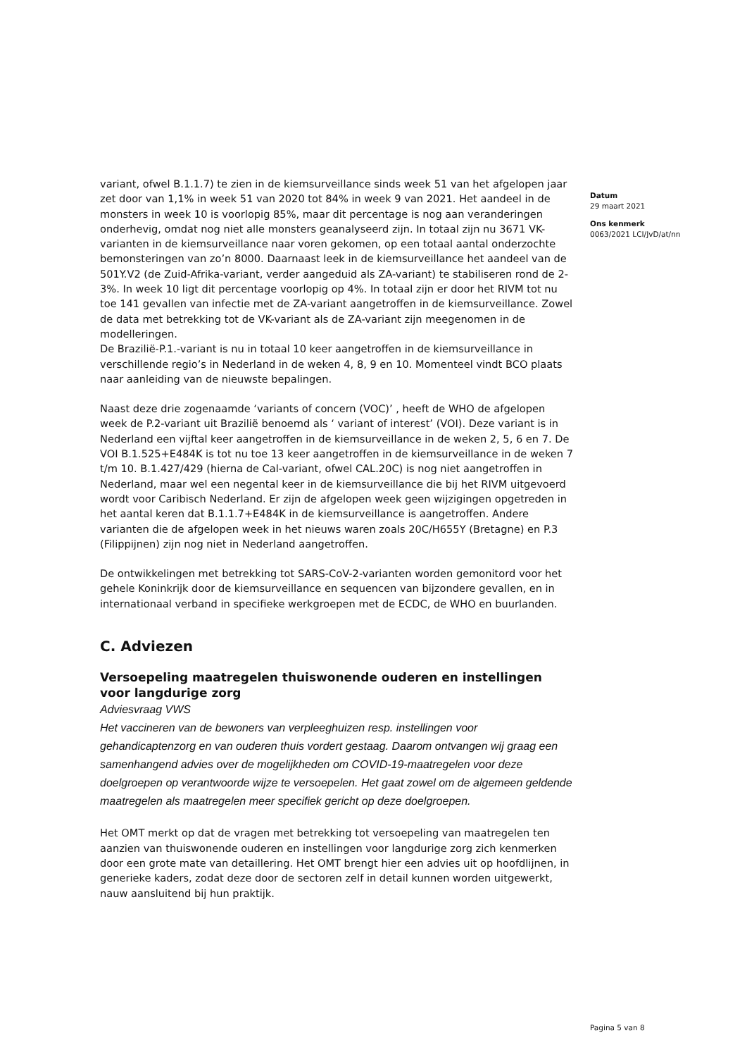variant, ofwel B.1.1.7) te zien in de kiemsurveillance sinds week 51 van het afgelopen jaar zet door van 1,1% in week 51 van 2020 tot 84% in week 9 van 2021. Het aandeel in de monsters in week 10 is voorlopig 85%, maar dit percentage is nog aan veranderingen onderhevig, omdat nog niet alle monsters geanalyseerd zijn. In totaal zijn nu 3671 VK-varianten in de kiemsurveillance naar voren gekomen, op een totaal aantal onderzochte bemonsteringen van zo’n 8000. Daarnaast leek in de kiemsurveillance het aandeel van de 501Y.V2 (de Zuid-Afrika-variant, verder aangeduid als ZA-variant) te stabiliseren rond de 2-3%. In week 10 ligt dit percentage voorlopig op 4%. In totaal zijn er door het RIVM tot nu toe 141 gevallen van infectie met de ZA-variant aangetroffen in de kiemsurveillance. Zowel de data met betrekking tot de VK-variant als de ZA-variant zijn meegenomen in de modelleringen.
De Brazilië-P.1.-variant is nu in totaal 10 keer aangetroffen in de kiemsurveillance in verschillende regio’s in Nederland in de weken 4, 8, 9 en 10. Momenteel vindt BCO plaats naar aanleiding van de nieuwste bepalingen.
Naast deze drie zogenaamde ‘variants of concern (VOC)’ , heeft de WHO de afgelopen week de P.2-variant uit Brazilië benoemd als ‘ variant of interest’ (VOI). Deze variant is in Nederland een vijftal keer aangetroffen in de kiemsurveillance in de weken 2, 5, 6 en 7. De VOI B.1.525+E484K is tot nu toe 13 keer aangetroffen in de kiemsurveillance in de weken 7 t/m 10. B.1.427/429 (hierna de Cal-variant, ofwel CAL.20C) is nog niet aangetroffen in Nederland, maar wel een negental keer in de kiemsurveillance die bij het RIVM uitgevoerd wordt voor Caribisch Nederland. Er zijn de afgelopen week geen wijzigingen opgetreden in het aantal keren dat B.1.1.7+E484K in de kiemsurveillance is aangetroffen. Andere varianten die de afgelopen week in het nieuws waren zoals 20C/H655Y (Bretagne) en P.3 (Filippijnen) zijn nog niet in Nederland aangetroffen.
De ontwikkelingen met betrekking tot SARS-CoV-2-varianten worden gemonitord voor het gehele Koninkrijk door de kiemsurveillance en sequencen van bijzondere gevallen, en in internationaal verband in specifieke werkgroepen met de ECDC, de WHO en buurlanden.
C. Adviezen
Versoepeling maatregelen thuiswonende ouderen en instellingen voor langdurige zorg
Adviesvraag VWS
Het vaccineren van de bewoners van verpleeghuizen resp. instellingen voor gehandicaptenzorg en van ouderen thuis vordert gestaag. Daarom ontvangen wij graag een samenhangend advies over de mogelijkheden om COVID-19-maatregelen voor deze doelgroepen op verantwoorde wijze te versoepelen. Het gaat zowel om de algemeen geldende maatregelen als maatregelen meer specifiek gericht op deze doelgroepen.
Het OMT merkt op dat de vragen met betrekking tot versoepeling van maatregelen ten aanzien van thuiswonende ouderen en instellingen voor langdurige zorg zich kenmerken door een grote mate van detaillering. Het OMT brengt hier een advies uit op hoofdlijnen, in generieke kaders, zodat deze door de sectoren zelf in detail kunnen worden uitgewerkt, nauw aansluitend bij hun praktijk.
Datum
29 maart 2021
Ons kenmerk
0063/2021 LCI/JvD/at/nn
Pagina 5 van 8